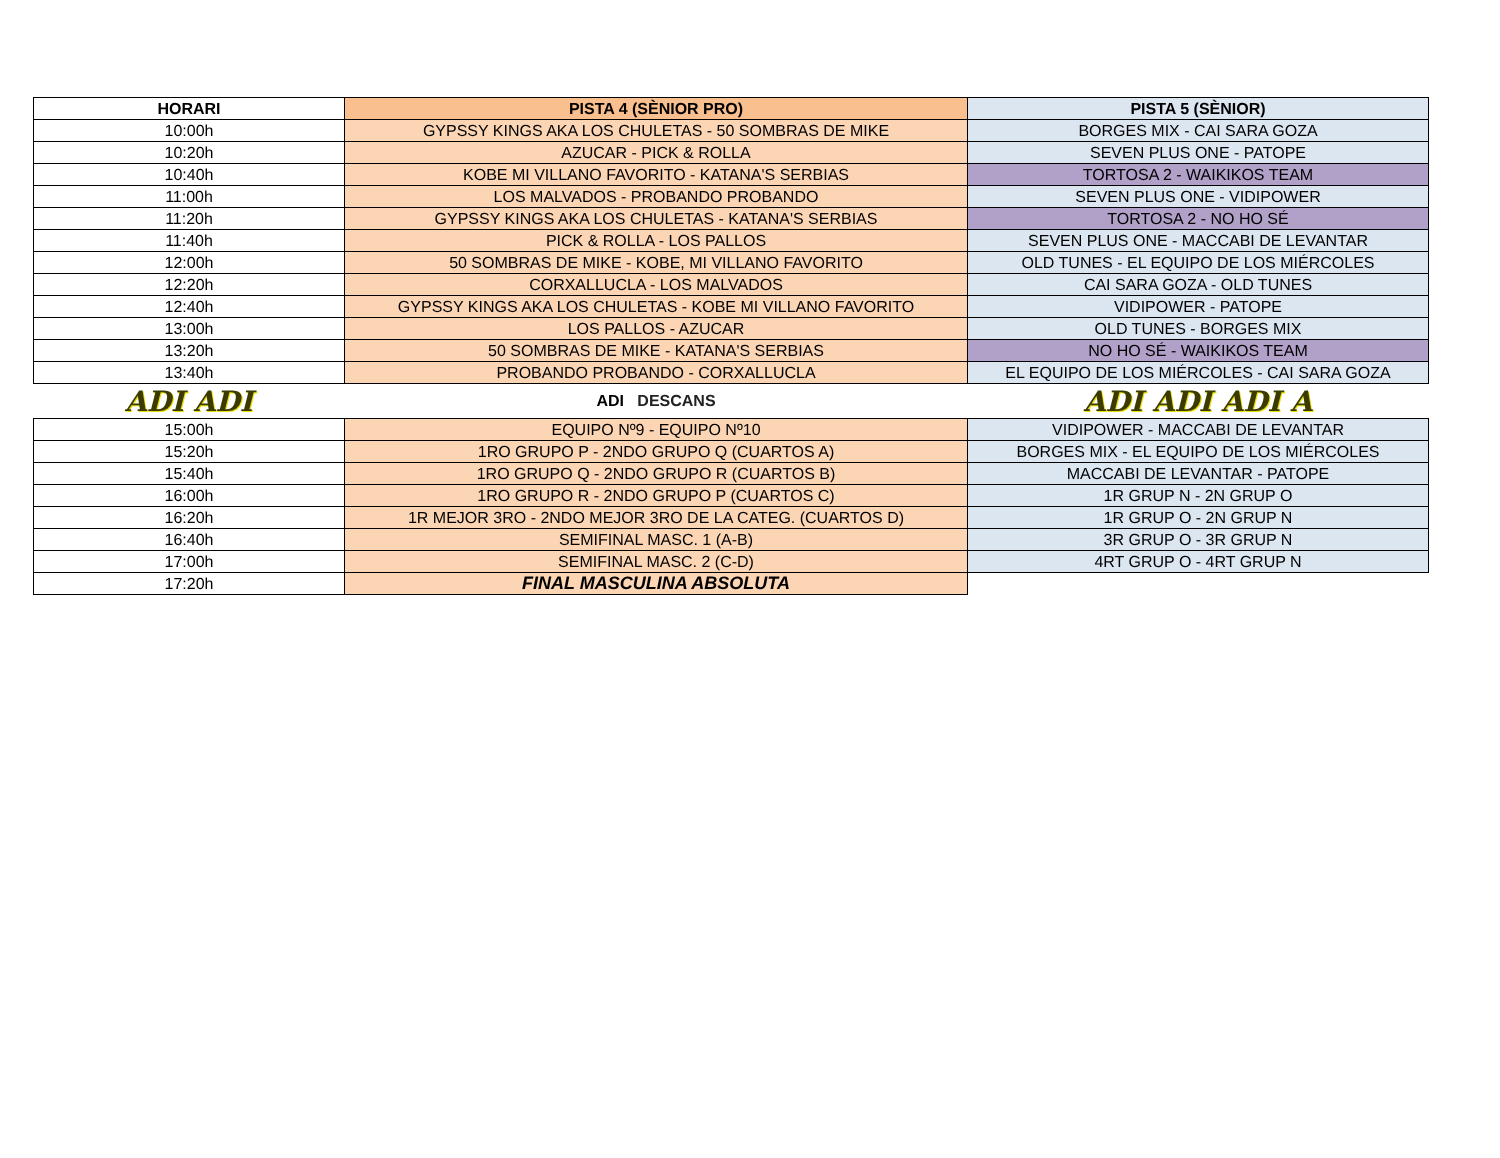| HORARI | PISTA 4 (SÈNIOR PRO) | PISTA 5 (SÈNIOR) |
| --- | --- | --- |
| 10:00h | GYPSSY KINGS AKA LOS CHULETAS - 50 SOMBRAS DE MIKE | BORGES MIX - CAI SARA GOZA |
| 10:20h | AZUCAR - PICK & ROLLA | SEVEN PLUS ONE - PATOPE |
| 10:40h | KOBE MI VILLANO FAVORITO - KATANA'S SERBIAS | TORTOSA 2 - WAIKIKOS TEAM |
| 11:00h | LOS MALVADOS - PROBANDO PROBANDO | SEVEN PLUS ONE - VIDIPOWER |
| 11:20h | GYPSSY KINGS AKA LOS CHULETAS - KATANA'S SERBIAS | TORTOSA 2 - NO HO SÉ |
| 11:40h | PICK & ROLLA - LOS PALLOS | SEVEN PLUS ONE - MACCABI DE LEVANTAR |
| 12:00h | 50 SOMBRAS DE MIKE - KOBE, MI VILLANO FAVORITO | OLD TUNES - EL EQUIPO DE LOS MIÉRCOLES |
| 12:20h | CORXALLUCLA - LOS MALVADOS | CAI SARA GOZA - OLD TUNES |
| 12:40h | GYPSSY KINGS AKA LOS CHULETAS - KOBE MI VILLANO FAVORITO | VIDIPOWER - PATOPE |
| 13:00h | LOS PALLOS - AZUCAR | OLD TUNES - BORGES MIX |
| 13:20h | 50 SOMBRAS DE MIKE - KATANA'S SERBIAS | NO HO SÉ - WAIKIKOS TEAM |
| 13:40h | PROBANDO PROBANDO - CORXALLUCLA | EL EQUIPO DE LOS MIÉRCOLES - CAI SARA GOZA |
| ADI ADI | ADI DESCANS | ADI ADI ADI A |
| 15:00h | EQUIPO Nº9 - EQUIPO Nº10 | VIDIPOWER - MACCABI DE LEVANTAR |
| 15:20h | 1RO GRUPO P - 2NDO GRUPO Q (CUARTOS A) | BORGES MIX - EL EQUIPO DE LOS MIÉRCOLES |
| 15:40h | 1RO GRUPO Q - 2NDO GRUPO R (CUARTOS B) | MACCABI DE LEVANTAR - PATOPE |
| 16:00h | 1RO GRUPO R - 2NDO GRUPO P (CUARTOS C) | 1R GRUP N - 2N GRUP O |
| 16:20h | 1R MEJOR 3RO - 2NDO MEJOR 3RO DE LA CATEG. (CUARTOS D) | 1R GRUP O - 2N GRUP N |
| 16:40h | SEMIFINAL MASC. 1 (A-B) | 3R GRUP O - 3R GRUP N |
| 17:00h | SEMIFINAL MASC. 2 (C-D) | 4RT GRUP O - 4RT GRUP N |
| 17:20h | FINAL MASCULINA ABSOLUTA | |